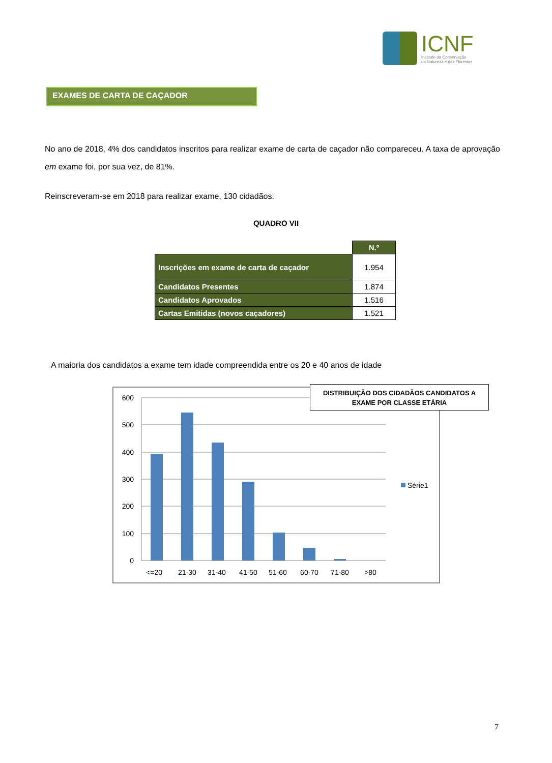ICNF
Instituto da Conservação
da Natureza e das Florestas
EXAMES DE CARTA DE CAÇADOR
No ano de 2018, 4% dos candidatos inscritos para realizar exame de carta de caçador não compareceu. A taxa de aprovação em exame foi, por sua vez, de 81%.
Reinscreveram-se em 2018 para realizar exame, 130 cidadãos.
QUADRO VII
| | N.º |
| Inscrições em exame de carta de caçador | 1.954 |
| Candidatos Presentes | 1.874 |
| Candidatos Aprovados | 1.516 |
| Cartas Emitidas (novos caçadores) | 1.521 |
A maioria dos candidatos a exame tem idade compreendida entre os 20 e 40 anos de idade
600
500
400
300
200
100
0
<=20
21-30
31-40
41-50
51-60
60-70
71-80
>80
Série1
DISTRIBUIÇÃO DOS CIDADÃOS CANDIDATOS A
EXAME POR CLASSE ETÁRIA
7